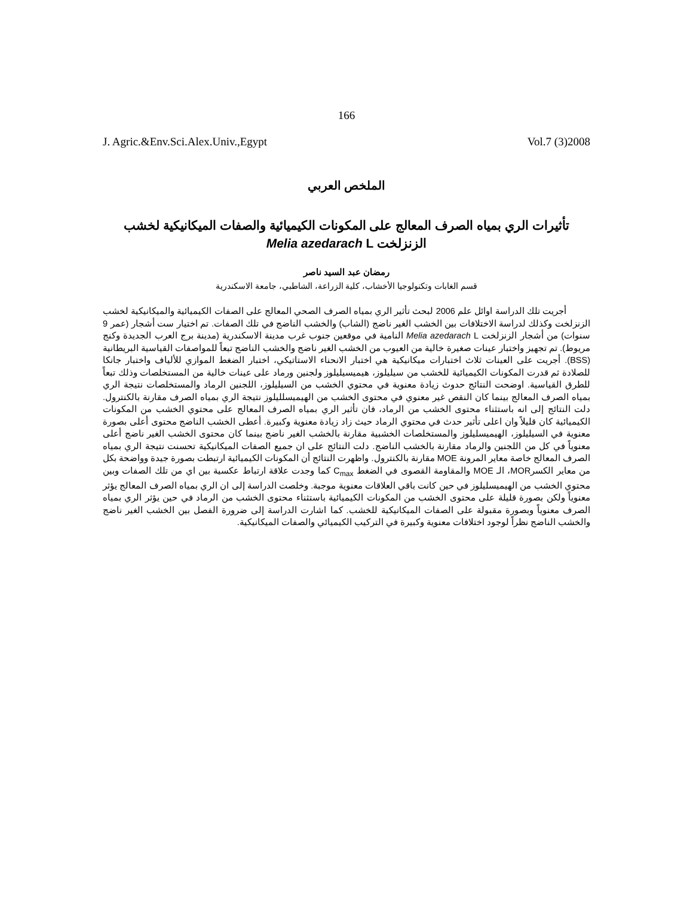166
J. Agric.&Env.Sci.Alex.Univ.,Egypt Vol.7 (3)2008
الملخص العربي
تأثيرات الري بمياه الصرف المعالج على المكونات الكيميائية والصفات الميكانيكية لخشب
الزنزلخت Melia azedarach L
رمضان عبد السيد ناصر
قسم الغابات وتكنولوجيا الأخشاب، كلية الزراعة، الشاطبي، جامعة الاسكندرية
أجريت تلك الدراسة اوائل علم 2006 لبحث تأثير الري بمياه الصرف الصحي المعالج على الصفات الكيميائية والميكانيكية لخشب الزنزلخت وكذلك لدراسة الاختلافات بين الخشب الغير ناضج (الشاب) والخشب الناضج في تلك الصفات. تم اختيار ست أشجار (عمر 9 سنوات) من أشجار الزنزلخت Melia azedarach L النامية في موقعين جنوب غرب مدينة الاسكندرية (مدينة برج العرب الجديدة وكنج مريوط). تم تجهيز واختبار عينات صغيرة خالية من العيوب من الخشب الغير ناضج والخشب الناضج تبعاً للمواصفات القياسية البريطانية (BSS). أجريت على العينات ثلاث اختبارات ميكانيكية هي اختبار الانحناء الاستاتيكي، اختبار الضغط الموازي للألياف واختبار جانكا للصلادة ثم قدرت المكونات الكيميائية للخشب من سيليلوز، هيميسيليلوز ولجنين ورماد على عينات خالية من المستخلصات وذلك تبعاً للطرق القياسية. اوضحت النتائج حدوث زيادة معنوية في محتوي الخشب من السيليلوز، اللجنين الرماد والمستخلصات نتيجة الري بمياه الصرف المعالج بينما كان النقص غير معنوي في محتوى الخشب من الهيميسلليلوز نتيجة الري بمياه الصرف مقارنة بالكنترول. دلت النتائج إلى انه باستثناء محتوى الخشب من الرماد، فان تأثير الري بمياه الصرف المعالج على محتوي الخشب من المكونات الكيميائية كان قليلاً وان اعلى تأثير حدث في محتوي الرماد حيث زاد زيادة معنوية وكبيرة. أعطى الخشب الناضج محتوى أعلى بصورة معنوية في السيليلوز، الهيميسليلوز والمستخلصات الخشبية مقارنة بالخشب الغير ناضج بينما كان محتوى الخشب الغير ناضج أعلى معنوياً في كل من اللجنين والرماد مقارنة بالخشب الناضج. دلت النتائج على ان جميع الصفات الميكانيكية تحسنت نتيجة الري بمياه الصرف المعالج خاصة معاير المرونة MOE مقارنة بالكنترول. واظهرت النتائج أن المكونات الكيميائية ارتبطت بصورة جيدة وواضحة بكل من معاير الكسرMOR، الـ MOE والمقاومة القصوى في الضغط C<sub>max</sub> كما وجدت علاقة ارتباط عكسية بين اي من تلك الصفات وبين محتوي الخشب من الهيميسليلوز في حين كانت باقي العلاقات معنوية موجبة. وخلصت الدراسة إلى ان الري بمياه الصرف المعالج يؤثر معنوياً ولكن بصورة قليلة على محتوى الخشب من المكونات الكيميائية باستثناء محتوى الخشب من الرماد في حين يؤثر الري بمياه الصرف معنوياً وبصورة مقبولة على الصفات الميكانيكية للخشب. كما اشارت الدراسة إلى ضرورة الفصل بين الخشب الغير ناضج والخشب الناضج نظراً لوجود اختلافات معنوية وكبيرة في التركيب الكيميائي والصفات الميكانيكية.